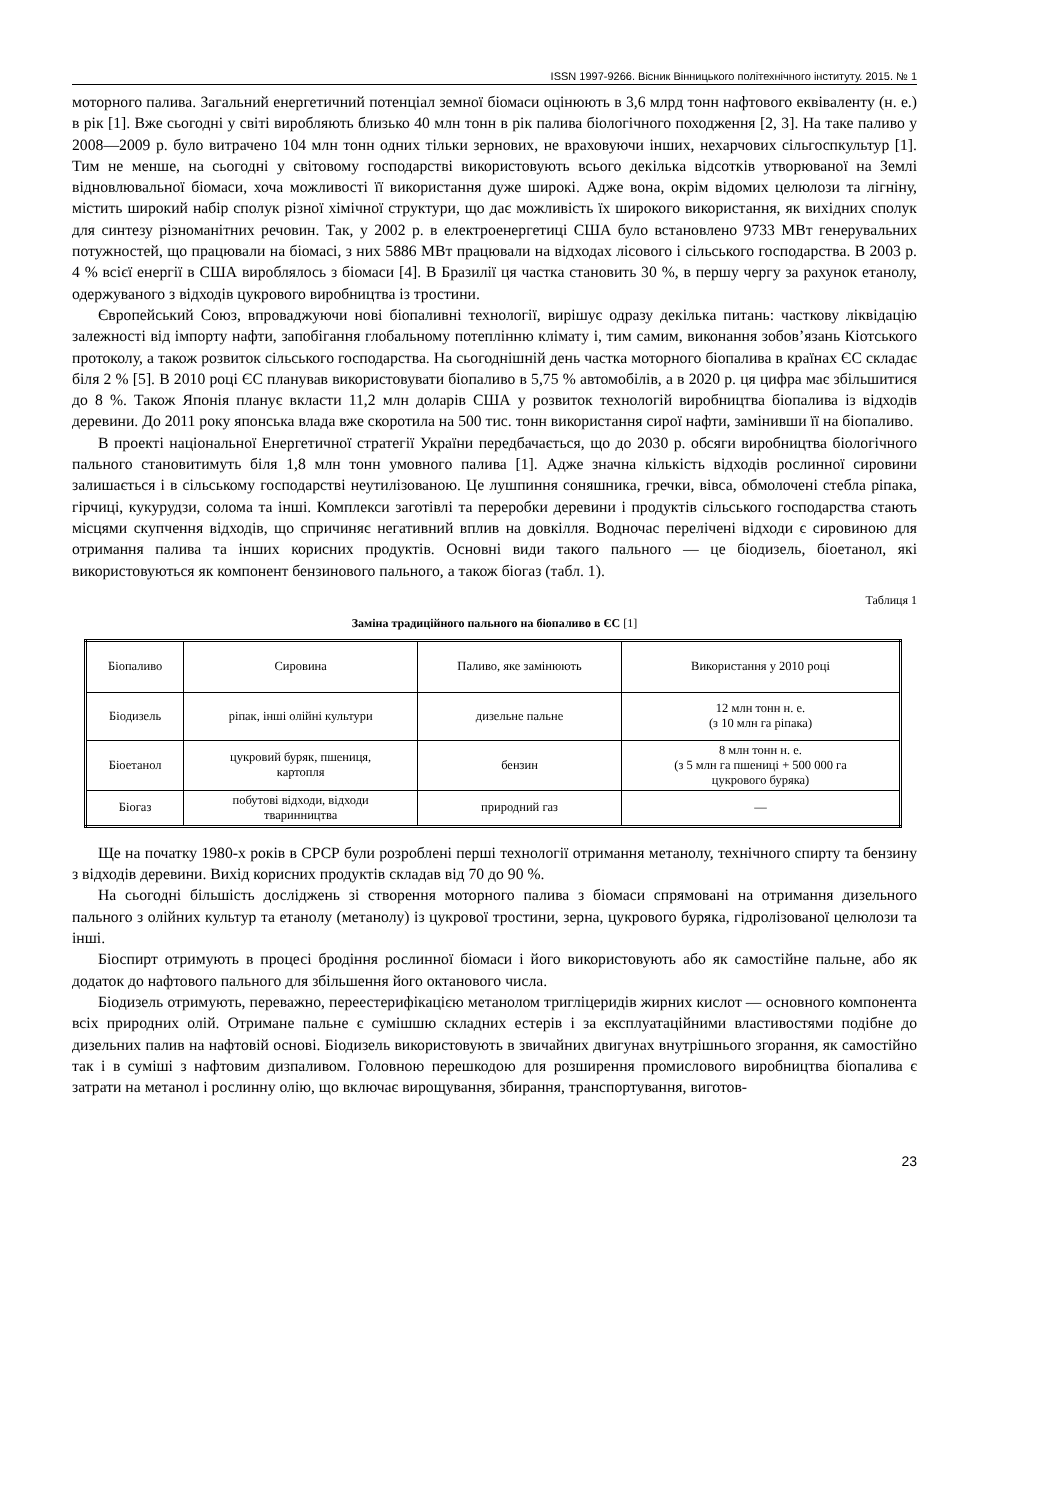ISSN 1997-9266. Вісник Вінницького політехнічного інституту. 2015. № 1
моторного палива. Загальний енергетичний потенціал земної біомаси оцінюють в 3,6 млрд тонн нафтового еквіваленту (н. е.) в рік [1]. Вже сьогодні у світі виробляють близько 40 млн тонн в рік палива біологічного походження [2, 3]. На таке паливо у 2008—2009 р. було витрачено 104 млн тонн одних тільки зернових, не враховуючи інших, нехарчових сільгоспкультур [1]. Тим не менше, на сьогодні у світовому господарстві використовують всього декілька відсотків утворюваної на Землі відновлювальної біомаси, хоча можливості її використання дуже широкі. Адже вона, окрім відомих целюлози та лігніну, містить широкий набір сполук різної хімічної структури, що дає можливість їх широкого використання, як вихідних сполук для синтезу різноманітних речовин. Так, у 2002 р. в електроенергетиці США було встановлено 9733 МВт генерувальних потужностей, що працювали на біомасі, з них 5886 МВт працювали на відходах лісового і сільського господарства. В 2003 р. 4 % всієї енергії в США вироблялось з біомаси [4]. В Бразилії ця частка становить 30 %, в першу чергу за рахунок етанолу, одержуваного з відходів цукрового виробництва із тростини.
Європейський Союз, впроваджуючи нові біопаливні технології, вирішує одразу декілька питань: часткову ліквідацію залежності від імпорту нафти, запобігання глобальному потеплінню клімату і, тим самим, виконання зобов’язань Кіотського протоколу, а також розвиток сільського господарства. На сьогоднішній день частка моторного біопалива в країнах ЄС складає біля 2 % [5]. В 2010 році ЄС планував використовувати біопаливо в 5,75 % автомобілів, а в 2020 р. ця цифра має збільшитися до 8 %. Також Японія планує вкласти 11,2 млн доларів США у розвиток технологій виробництва біопалива із відходів деревини. До 2011 року японська влада вже скоротила на 500 тис. тонн використання сирої нафти, замінивши її на біопаливо.
В проекті національної Енергетичної стратегії України передбачається, що до 2030 р. обсяги виробництва біологічного пального становитимуть біля 1,8 млн тонн умовного палива [1]. Адже значна кількість відходів рослинної сировини залишається і в сільському господарстві неутилізованою. Це лушпиння соняшника, гречки, вівса, обмолочені стебла ріпака, гірчиці, кукурудзи, солома та інші. Комплекси заготівлі та переробки деревини і продуктів сільського господарства стають місцями скупчення відходів, що спричиняє негативний вплив на довкілля. Водночас перелічені відходи є сировиною для отримання палива та інших корисних продуктів. Основні види такого пального — це біодизель, біоетанол, які використовуються як компонент бензинового пального, а також біогаз (табл. 1).
Таблиця 1
Заміна традиційного пального на біопаливо в ЄС [1]
| Біопаливо | Сировина | Паливо, яке замінюють | Використання у 2010 році |
| Біодизель | ріпак, інші олійні культури | дизельне пальне | 12 млн тонн н. е. (з 10 млн га ріпака) |
| Біоетанол | цукровий буряк, пшениця, картопля | бензин | 8 млн тонн н. е. (з 5 млн га пшениці + 500 000 га цукрового буряка) |
| Біогаз | побутові відходи, відходи тваринництва | природний газ | — |
Ще на початку 1980-х років в СРСР були розроблені перші технології отримання метанолу, технічного спирту та бензину з відходів деревини. Вихід корисних продуктів складав від 70 до 90 %.
На сьогодні більшість досліджень зі створення моторного палива з біомаси спрямовані на отримання дизельного пального з олійних культур та етанолу (метанолу) із цукрової тростини, зерна, цукрового буряка, гідролізованої целюлози та інші.
Біоспирт отримують в процесі бродіння рослинної біомаси і його використовують або як самостійне пальне, або як додаток до нафтового пального для збільшення його октанового числа.
Біодизель отримують, переважно, переестерифікацією метанолом тригліцеридів жирних кислот — основного компонента всіх природних олій. Отримане пальне є сумішшю складних естерів і за експлуатаційними властивостями подібне до дизельних палив на нафтовій основі. Біодизель використовують в звичайних двигунах внутрішнього згорання, як самостійно так і в суміші з нафтовим дизпаливом. Головною перешкодою для розширення промислового виробництва біопалива є затрати на метанол і рослинну олію, що включає вирощування, збирання, транспортування, виготов-
23